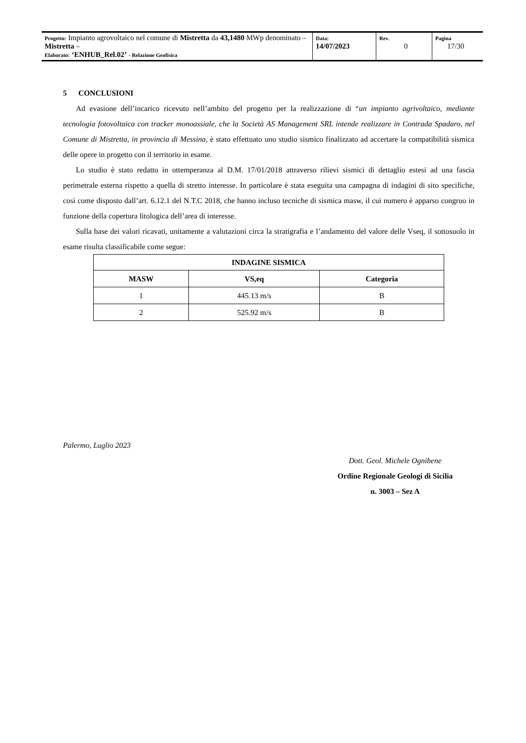| Progetto: Impianto agrovoltaico nel comune di Mistretta da 43,1480 MWp denominato – Mistretta – Elaborato: ‘ENHUB_Rel.02’ - Relazione Geofisica | Data: 14/07/2023 | Rev. 0 | Pagina 17/30 |
5 CONCLUSIONI
Ad evasione dell’incarico ricevuto nell’ambito del progetto per la realizzazione di “un impianto agrivoltaico, mediante tecnologia fotovoltaica con tracker monoassiale, che la Società AS Management SRL intende realizzare in Contrada Spadaro, nel Comune di Mistretta, in provincia di Messina, è stato effettuato uno studio sismico finalizzato ad accertare la compatibilità sismica delle opere in progetto con il territorio in esame.
Lo studio è stato redatto in ottemperanza al D.M. 17/01/2018 attraverso rilievi sismici di dettaglio estesi ad una fascia perimetrale esterna rispetto a quella di stretto interesse. In particolare è stata eseguita una campagna di indagini di sito specifiche, così come disposto dall’art. 6.12.1 del N.T.C 2018, che hanno incluso tecniche di sismica masw, il cui numero è apparso congruo in funzione della copertura litologica dell’area di interesse.
Sulla base dei valori ricavati, unitamente a valutazioni circa la stratigrafia e l’andamento del valore delle Vseq, il sottosuolo in esame risulta classificabile come segue:
| INDAGINE SISMICA | | |
| --- | --- | --- |
| MASW | VS,eq | Categoria |
| 1 | 445.13 m/s | B |
| 2 | 525.92 m/s | B |
Palermo, Luglio 2023
Dott. Geol. Michele Ognibene
Ordine Regionale Geologi di Sicilia
n. 3003 – Sez A